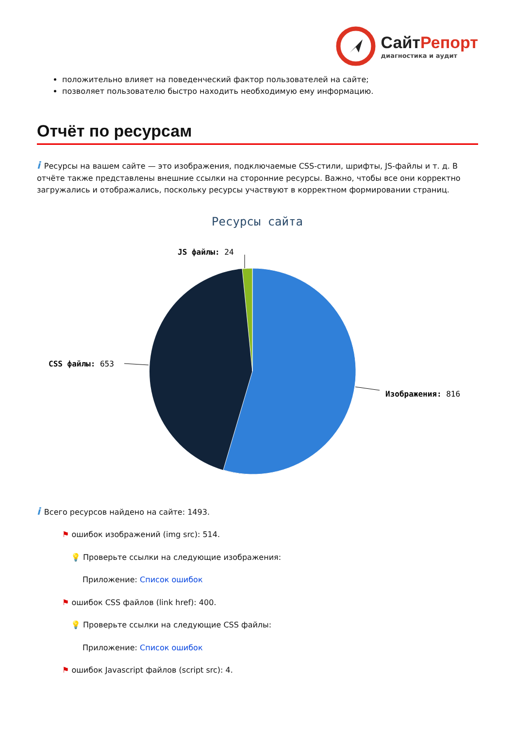СайтРепорт
диагностика и аудит
положительно влияет на поведенческий фактор пользователей на сайте;
позволяет пользователю быстро находить необходимую ему информацию.
Отчёт по ресурсам
i Ресурсы на вашем сайте — это изображения, подключаемые CSS-стили, шрифты, JS-файлы и т. д. В отчёте также представлены внешние ссылки на сторонние ресурсы. Важно, чтобы все они корректно загружались и отображались, поскольку ресурсы участвуют в корректном формировании страниц.
Ресурсы сайта
JS файлы: 24
CSS файлы: 653
Изображения: 816
i Всего ресурсов найдено на сайте: 1493.
⚑ ошибок изображений (img src): 514.
💡 Проверьте ссылки на следующие изображения:
Приложение: Список ошибок
⚑ ошибок CSS файлов (link href): 400.
💡 Проверьте ссылки на следующие CSS файлы:
Приложение: Список ошибок
⚑ ошибок Javascript файлов (script src): 4.